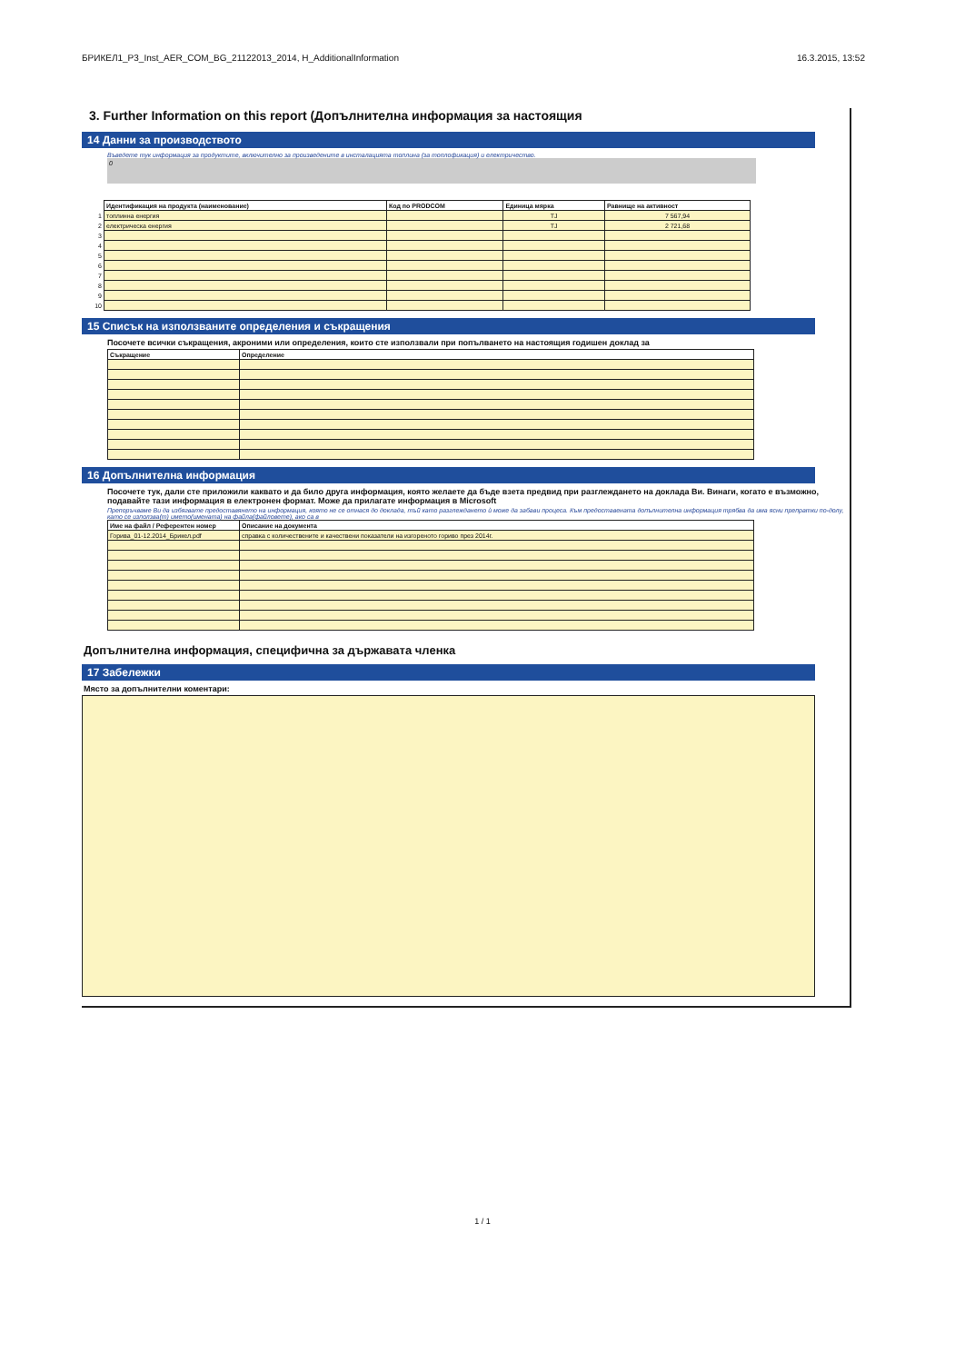БРИКЕЛ1_P3_Inst_AER_COM_BG_21122013_2014, H_AdditionalInformation 16.3.2015, 13:52
3. Further Information on this report (Допълнителна информация за настоящия
14 Данни за производството
Въведете тук информация за продуктите, включително за произведените в инсталацията топлина (за топлофикация) и електричество.
0
| | Идентификация на продукта (наименование) | Код по PRODCOM | Единица мярка | Равнище на активност |
| --- | --- | --- | --- | --- |
| 1 | топлинна енергия | | TJ | 7 567,94 |
| 2 | електрическа енергия | | TJ | 2 721,68 |
| 3 | | | | |
| 4 | | | | |
| 5 | | | | |
| 6 | | | | |
| 7 | | | | |
| 8 | | | | |
| 9 | | | | |
| 10 | | | | |
15 Списък на използваните определения и съкращения
Посочете всички съкращения, акроними или определения, които сте използвали при попълването на настоящия годишен доклад за
| Съкращение | Определение |
| --- | --- |
16 Допълнителна информация
Посочете тук, дали сте приложили каквато и да било друга информация, която желаете да бъде взета предвид при разглеждането на доклада Ви. Винаги, когато е възможно, подавайте тази информация в електронен формат. Може да прилагате информация в Microsoft
Препоръчваме Ви да избягвате предоставянето на информация, която не се отнася до доклада, тъй като разглеждането ѝ може да забави процеса. Към предоставената допълнителна информация трябва да има ясни препратки по-долу, като се използва(т) името(имената) на файла(файловете), ако са в
| Име на файл / Референтен номер | Описание на документа |
| --- | --- |
| Горива_01-12.2014_Брикел.pdf | справка с количествените и качествени показатели на изгореното гориво през 2014г. |
Допълнителна информация, специфична за държавата членка
17 Забележки
Място за допълнителни коментари:
1 / 1